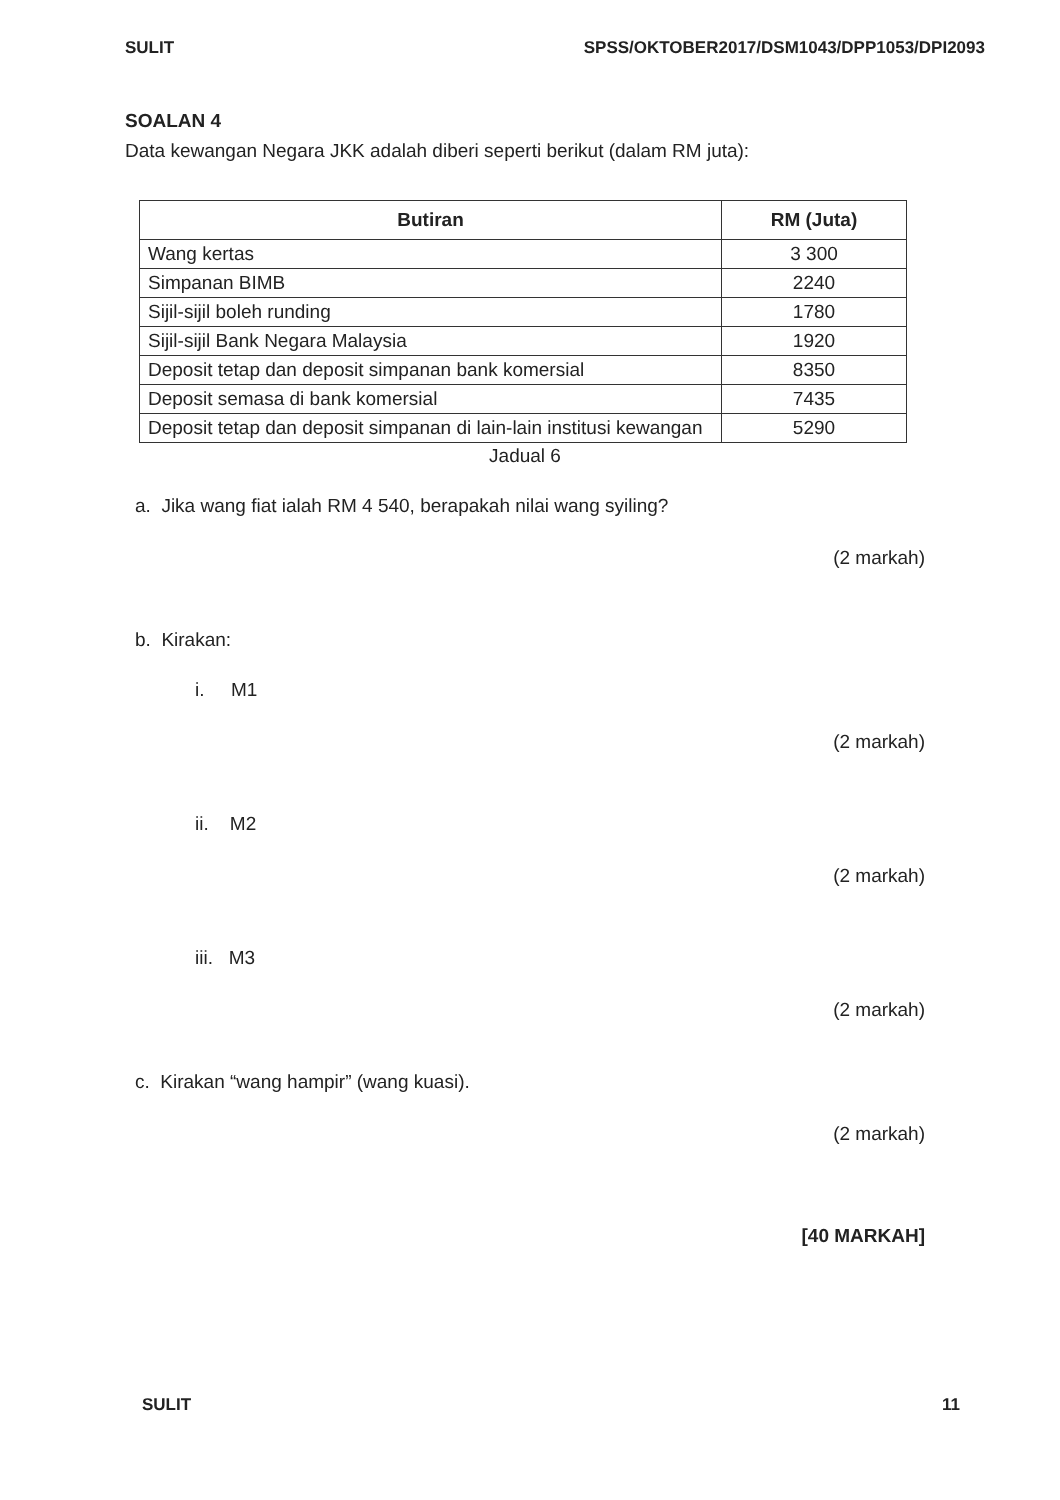SULIT SPSS/OKTOBER2017/DSM1043/DPP1053/DPI2093
SOALAN 4
Data kewangan Negara JKK adalah diberi seperti berikut (dalam RM juta):
| Butiran | RM (Juta) |
| --- | --- |
| Wang kertas | 3 300 |
| Simpanan BIMB | 2240 |
| Sijil-sijil boleh runding | 1780 |
| Sijil-sijil Bank Negara Malaysia | 1920 |
| Deposit tetap dan deposit simpanan bank komersial | 8350 |
| Deposit semasa di bank komersial | 7435 |
| Deposit tetap dan deposit simpanan di lain-lain institusi kewangan | 5290 |
Jadual 6
a. Jika wang fiat ialah RM 4 540, berapakah nilai wang syiling?
(2 markah)
b. Kirakan:
i. M1
(2 markah)
ii. M2
(2 markah)
iii. M3
(2 markah)
c. Kirakan “wang hampir” (wang kuasi).
(2 markah)
[40 MARKAH]
SULIT 11